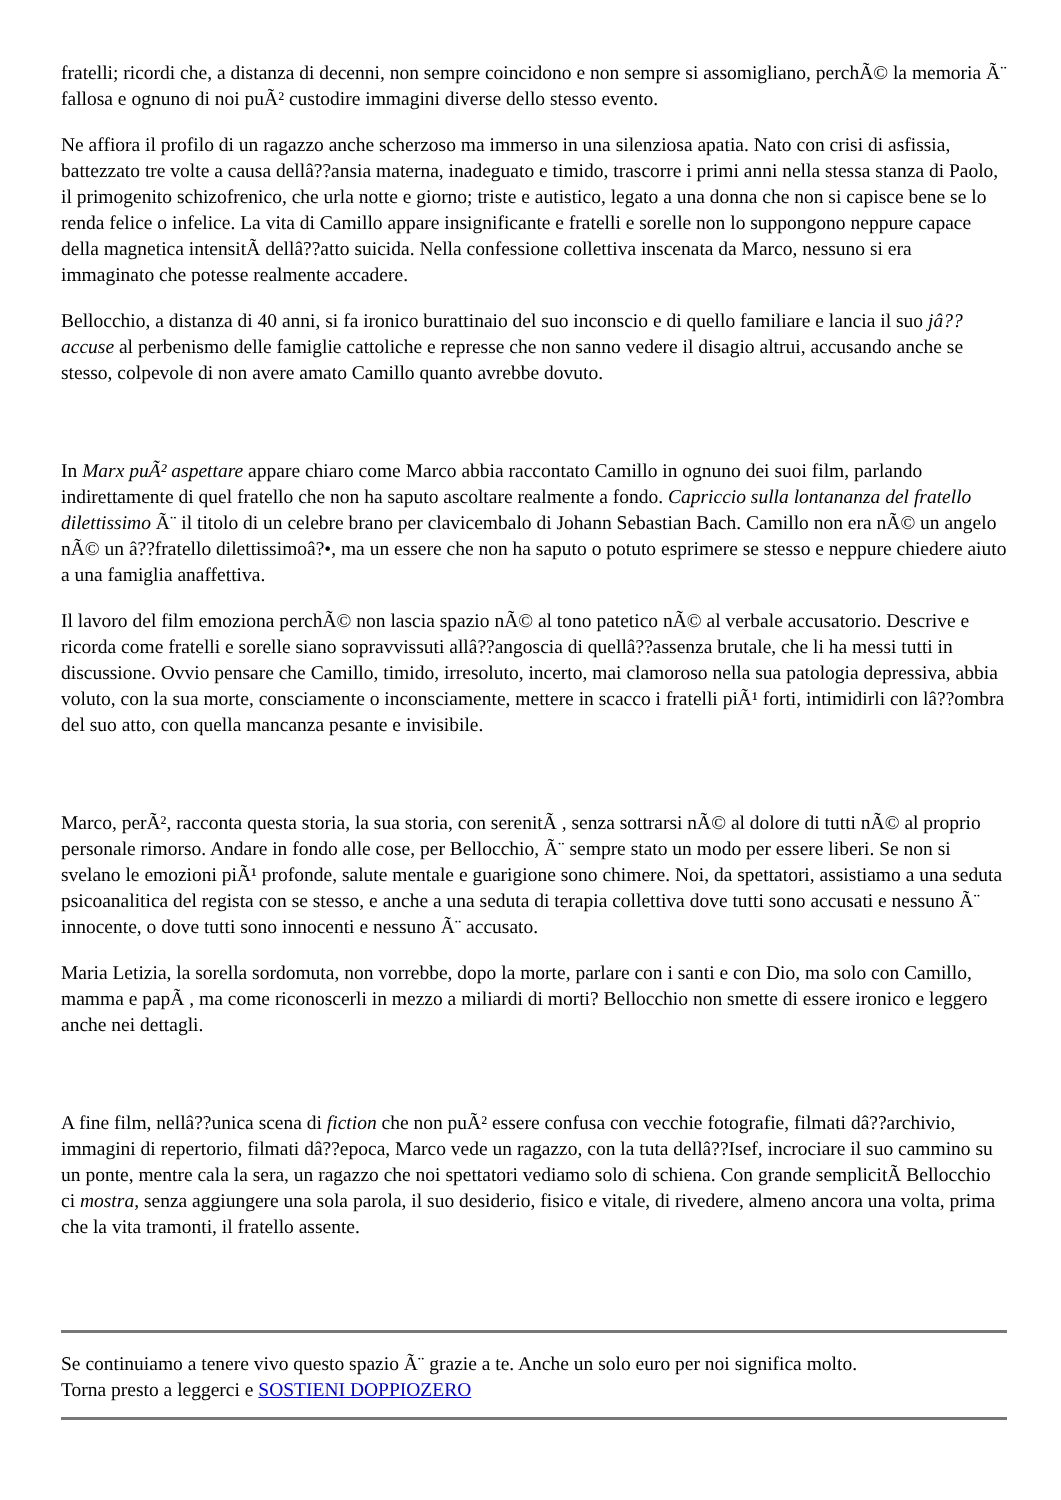fratelli; ricordi che, a distanza di decenni, non sempre coincidono e non sempre si assomigliano, perchÃ© la memoria Ã¨ fallosa e ognuno di noi puÃ² custodire immagini diverse dello stesso evento.
Ne affiora il profilo di un ragazzo anche scherzoso ma immerso in una silenziosa apatia. Nato con crisi di asfissia, battezzato tre volte a causa dellâ??ansia materna, inadeguato e timido, trascorre i primi anni nella stessa stanza di Paolo, il primogenito schizofrenico, che urla notte e giorno; triste e autistico, legato a una donna che non si capisce bene se lo renda felice o infelice. La vita di Camillo appare insignificante e fratelli e sorelle non lo suppongono neppure capace della magnetica intensitÃ dellâ??atto suicida. Nella confessione collettiva inscenata da Marco, nessuno si era immaginato che potesse realmente accadere.
Bellocchio, a distanza di 40 anni, si fa ironico burattinaio del suo inconscio e di quello familiare e lancia il suo jâ??accuse al perbenismo delle famiglie cattoliche e represse che non sanno vedere il disagio altrui, accusando anche se stesso, colpevole di non avere amato Camillo quanto avrebbe dovuto.
In Marx puÃ² aspettare appare chiaro come Marco abbia raccontato Camillo in ognuno dei suoi film, parlando indirettamente di quel fratello che non ha saputo ascoltare realmente a fondo. Capriccio sulla lontananza del fratello dilettissimo Ã¨ il titolo di un celebre brano per clavicembalo di Johann Sebastian Bach. Camillo non era nÃ© un angelo nÃ© un â??fratello dilettissimoâ?•, ma un essere che non ha saputo o potuto esprimere se stesso e neppure chiedere aiuto a una famiglia anaffettiva.
Il lavoro del film emoziona perchÃ© non lascia spazio nÃ© al tono patetico nÃ© al verbale accusatorio. Descrive e ricorda come fratelli e sorelle siano sopravvissuti allâ??angoscia di quellâ??assenza brutale, che li ha messi tutti in discussione. Ovvio pensare che Camillo, timido, irresoluto, incerto, mai clamoroso nella sua patologia depressiva, abbia voluto, con la sua morte, consciamente o inconsciamente, mettere in scacco i fratelli piÃ¹ forti, intimidirli con lâ??ombra del suo atto, con quella mancanza pesante e invisibile.
Marco, perÃ², racconta questa storia, la sua storia, con serenitÃ , senza sottrarsi nÃ© al dolore di tutti nÃ© al proprio personale rimorso. Andare in fondo alle cose, per Bellocchio, Ã¨ sempre stato un modo per essere liberi. Se non si svelano le emozioni piÃ¹ profonde, salute mentale e guarigione sono chimere. Noi, da spettatori, assistiamo a una seduta psicoanalitica del regista con se stesso, e anche a una seduta di terapia collettiva dove tutti sono accusati e nessuno Ã¨ innocente, o dove tutti sono innocenti e nessuno Ã¨ accusato.
Maria Letizia, la sorella sordomuta, non vorrebbe, dopo la morte, parlare con i santi e con Dio, ma solo con Camillo, mamma e papÃ , ma come riconoscerli in mezzo a miliardi di morti? Bellocchio non smette di essere ironico e leggero anche nei dettagli.
A fine film, nellâ??unica scena di fiction che non puÃ² essere confusa con vecchie fotografie, filmati dâ??archivio, immagini di repertorio, filmati dâ??epoca, Marco vede un ragazzo, con la tuta dellâ??Isef, incrociare il suo cammino su un ponte, mentre cala la sera, un ragazzo che noi spettatori vediamo solo di schiena. Con grande semplicitÃ Bellocchio ci mostra, senza aggiungere una sola parola, il suo desiderio, fisico e vitale, di rivedere, almeno ancora una volta, prima che la vita tramonti, il fratello assente.
Se continuiamo a tenere vivo questo spazio Ã¨ grazie a te. Anche un solo euro per noi significa molto.
Torna presto a leggerci e SOSTIENI DOPPIOZERO